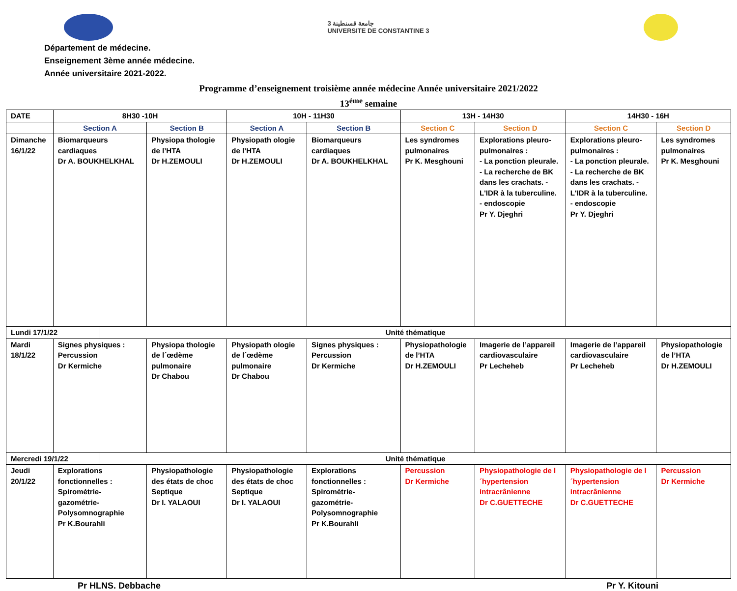3 جامعة قسنطينة
UNIVERSITE DE CONSTANTINE 3
Département de médecine.
Enseignement 3ème année médecine.
Année universitaire 2021-2022.
Programme d’enseignement troisième année médecine Année universitaire 2021/2022
13<sup>ème</sup> semaine
| DATE | 8H30 -10H | | | 10H - 11H30 | | 13H - 14H30 | | 14H30 - 16H | |
| | Section A | | Section B | Section A | Section B | Section C | Section D | Section C | Section D |
| Dimanche 16/1/22 | Biomarqueurs cardiaques Dr A. BOUKHELKHAL | | Physiopa thologie de l’HTA Dr H.ZEMOULI | Physiopath ologie de l’HTA Dr H.ZEMOULI | Biomarqueurs cardiaques Dr A. BOUKHELKHAL | Les syndromes pulmonaires Pr K. Mesghouni | Explorations pleuro-pulmonaires : - La ponction pleurale. - La recherche de BK dans les crachats. - L'IDR à la tuberculine. - endoscopie Pr Y. Djeghri | Explorations pleuro-pulmonaires : - La ponction pleurale. - La recherche de BK dans les crachats. - L'IDR à la tuberculine. - endoscopie Pr Y. Djeghri | Les syndromes pulmonaires Pr K. Mesghouni |
| Lundi 17/1/22 | | Unité thématique | | | | | | | |
| Mardi 18/1/22 | Signes physiques : Percussion Dr Kermiche | | Physiopa thologie de l´œdème pulmonaire Dr Chabou | Physiopath ologie de l´œdème pulmonaire Dr Chabou | Signes physiques : Percussion Dr Kermiche | Physiopathologie de l’HTA Dr H.ZEMOULI | Imagerie de l’appareil cardiovasculaire Pr Lecheheb | Imagerie de l’appareil cardiovasculaire Pr Lecheheb | Physiopathologie de l’HTA Dr H.ZEMOULI |
| Mercredi 19/1/22 | | Unité thématique | | | | | | | |
| Jeudi 20/1/22 | Explorations fonctionnelles : Spirométrie-gazométrie-Polysomnographie Pr K.Bourahli | | Physiopathologie des états de choc Septique Dr I. YALAOUI | Physiopathologie des états de choc Septique Dr I. YALAOUI | Explorations fonctionnelles : Spirométrie-gazométrie-Polysomnographie Pr K.Bourahli | Percussion Dr Kermiche | Physiopathologie de l´hypertension intracrânienne Dr C.GUETTECHE | Physiopathologie de l´hypertension intracrânienne Dr C.GUETTECHE | Percussion Dr Kermiche |
Pr HLNS. Debbache Pr Y. Kitouni